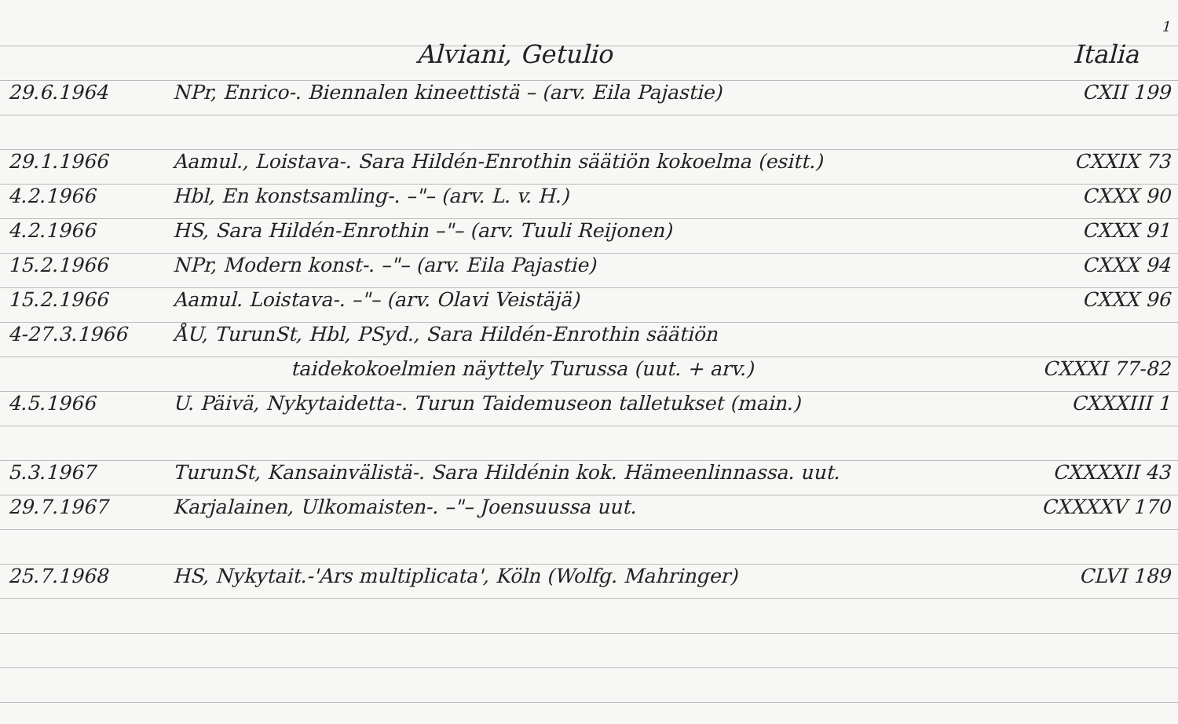1
Alviani, Getulio Italia
29.6.1964 NPr, Enrico-. Biennalen kineettistä – (arv. Eila Pajastie) CXII 199
29.1.1966 Aamul., Loistava-. Sara Hildén-Enrothin säätiön kokoelma (esitt.) CXXIX 73
4.2.1966 Hbl, En konstsamling-. –"– (arv. L. v. H.) CXXX 90
4.2.1966 HS, Sara Hildén-Enrothin –"– (arv. Tuuli Reijonen) CXXX 91
15.2.1966 NPr, Modern konst-. –"– (arv. Eila Pajastie) CXXX 94
15.2.1966 Aamul. Loistava-. –"– (arv. Olavi Veistäjä) CXXX 96
4-27.3.1966 ÅU, TurunSt, Hbl, PSyd., Sara Hildén-Enrothin säätiön
taidekokoelmien näyttely Turussa (uut. + arv.) CXXXI 77-82
4.5.1966 U. Päivä, Nykytaidetta-. Turun Taidemuseon talletukset (main.) CXXXIII 1
5.3.1967 TurunSt, Kansainvälistä-. Sara Hildénin kok. Hämeenlinnassa. uut. CXXXXII 43
29.7.1967 Karjalainen, Ulkomaisten-. –"– Joensuussa uut. CXXXXV 170
25.7.1968 HS, Nykytait.-'Ars multiplicata', Köln (Wolfg. Mahringer) CLVI 189